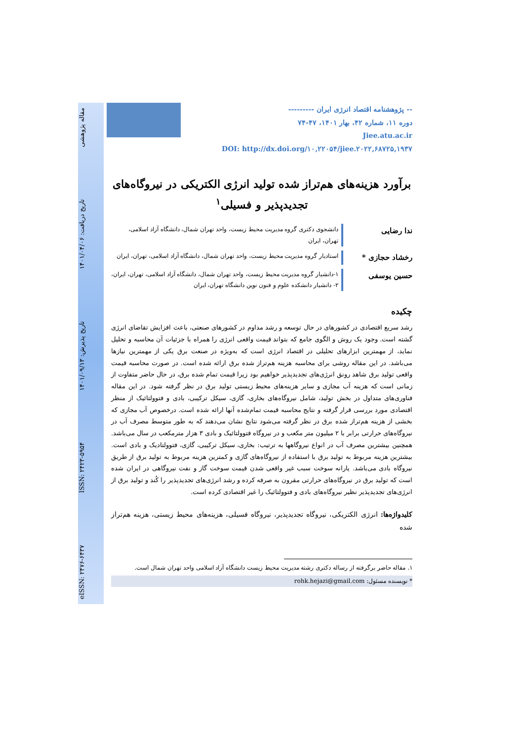eISSN: ۲۴۷۶-۶۴۳۷ ISSN: ۲۴۲۳-۵۹۵۴ تاریخ پذیرش: ۱۴۰۱/۰۹/۱۳ تاریخ دریافت: ۱۴۰۱/۰۴/۰۶ مقاله پژوهشی
-- پژوهشنامه اقتصاد انرژی ایران ---------
دوره ۱۱، شماره ۴۲، بهار ۱۴۰۱، ۴۷-۷۴
Jiee.atu.ac.ir
DOI: http://dx.doi.org/۱۰,۲۲۰۵۴/jiee.۲۰۲۲,۶۸۷۲۵,۱۹۳۷
برآورد هزینه‌های هم‌تراز شده تولید انرژی الکتریکی در نیروگاه‌های تجدیدپذیر و فسیلی<sup>۱</sup>
ندا رضایی
دانشجوی دکتری گروه مدیریت محیط زیست، واحد تهران شمال، دانشگاه آزاد اسلامی، تهران، ایران
رخشاد حجازی *
استادیار گروه مدیریت محیط زیست، واحد تهران شمال، دانشگاه آزاد اسلامی، تهران، ایران
حسین یوسفی
۱-دانشیار گروه مدیریت محیط زیست، واحد تهران شمال، دانشگاه آزاد اسلامی، تهران، ایران، ۲- دانشیار دانشکده علوم و فنون نوین دانشگاه تهران، ایران
چکیده
رشد سریع اقتصادی در کشورهای در حال توسعه و رشد مداوم در کشورهای صنعتی، باعث افزایش تقاضای انرژی گشته است. وجود یک روش و الگوی جامع که بتواند قیمت واقعی انرژی را همراه با جزئیات آن محاسبه و تحلیل نماید، از مهمترین ابزارهای تحلیلی در اقتصاد انرژی است که به‌ویژه در صنعت برق یکی از مهمترین نیازها می‌باشد. در این مقاله روشی برای محاسبه هزینه هم‌تراز شده برق ارائه شده است. در صورت محاسبه قیمت واقعی تولید برق شاهد رونق انرژی‌های تجدیدپذیر خواهیم بود زیرا قیمت تمام شده برق، در حال حاضر متفاوت از زمانی است که هزینه آب مجازی و سایر هزینه‌های محیط زیستی تولید برق در نظر گرفته شود. در این مقاله فناوری‌های متداول در بخش تولید، شامل نیروگاه‌های بخاری، گازی، سیکل ترکیبی، بادی و فتوولتائیک از منظر اقتصادی مورد بررسی قرار گرفته و نتایج محاسبه قیمت تمام‌شده آنها ارائه شده است. درخصوص آب مجازی که بخشی از هزینه هم‌تراز شده برق در نظر گرفته می‌شود نتایج نشان می‌دهند که به طور متوسط مصرف آب در نیروگاه‌های حرارتی برابر با ۲ میلیون متر مکعب و در نیروگاه فتوولتائیک و بادی ۳ هزار مترمکعب در سال می‌باشد. همچنین بیشترین مصرف آب در انواع نیروگاهها به ترتیب: بخاری، سیکل ترکیبی، گازی، فتوولتادیک و بادی است. بیشترین هزینه مربوط به تولید برق با استفاده از نیروگاه‌های گازی و کمترین هزینه مربوط به تولید برق از طریق نیروگاه بادی می‌باشد. یارانه سوخت سبب غیر واقعی شدن قیمت سوخت گاز و نفت نیروگاهی در ایران شده است که تولید برق در نیروگاه‌های حرارتی مقرون به صرفه کرده و رشد انرژی‌های تجدیدپذیر را کُند و تولید برق از انرژی‌های تجدیدپذیر نظیر نیروگاه‌های بادی و فتوولتائیک را غیر اقتصادی کرده است.
کلیدواژه‌ها: انرژی الکتریکی، نیروگاه تجدیدپذیر، نیروگاه فسیلی، هزینه‌های محیط زیستی، هزینه هم‌تراز شده
۱. مقاله حاضر برگرفته از رساله دکتری رشته مدیریت محیط زیست دانشگاه آزاد اسلامی واحد تهران شمال است.
* نویسنده مسئول: rohk.hejazi@gmail.com